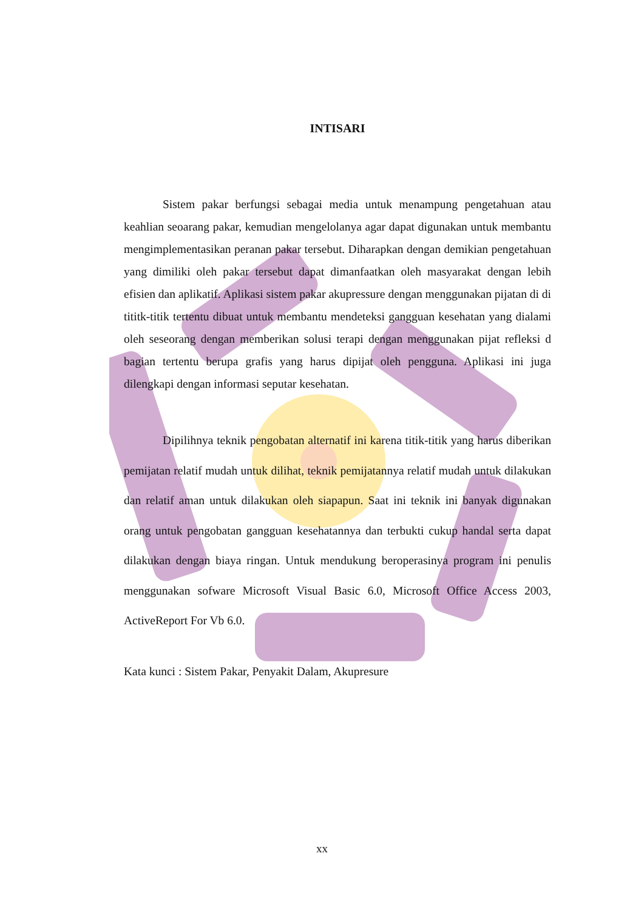INTISARI
Sistem pakar berfungsi sebagai media untuk menampung pengetahuan atau keahlian seoarang pakar, kemudian mengelolanya agar dapat digunakan untuk membantu mengimplementasikan peranan pakar tersebut. Diharapkan dengan demikian pengetahuan yang dimiliki oleh pakar tersebut dapat dimanfaatkan oleh masyarakat dengan lebih efisien dan aplikatif. Aplikasi sistem pakar akupressure dengan menggunakan pijatan di di tititk-titik tertentu dibuat untuk membantu mendeteksi gangguan kesehatan yang dialami oleh seseorang dengan memberikan solusi terapi dengan menggunakan pijat refleksi d bagian tertentu berupa grafis yang harus dipijat oleh pengguna. Aplikasi ini juga dilengkapi dengan informasi seputar kesehatan.
Dipilihnya teknik pengobatan alternatif ini karena titik-titik yang harus diberikan pemijatan relatif mudah untuk dilihat, teknik pemijatannya relatif mudah untuk dilakukan dan relatif aman untuk dilakukan oleh siapapun. Saat ini teknik ini banyak digunakan orang untuk pengobatan gangguan kesehatannya dan terbukti cukup handal serta dapat dilakukan dengan biaya ringan. Untuk mendukung beroperasinya program ini penulis menggunakan sofware Microsoft Visual Basic 6.0, Microsoft Office Access 2003, ActiveReport For Vb 6.0.
Kata kunci : Sistem Pakar, Penyakit Dalam, Akupresure
xx